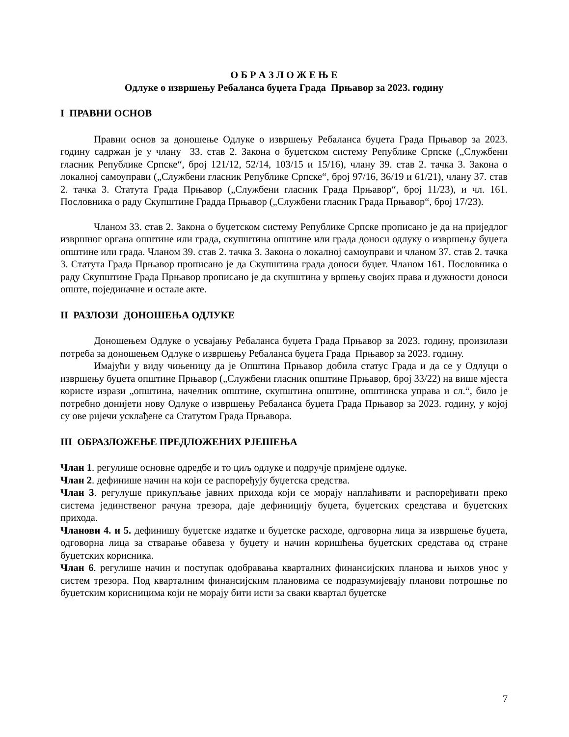О Б Р А З Л О Ж Е Њ Е
Одлуке о извршењу Ребаланса буџета Града Прњавор за 2023. годину
I ПРАВНИ ОСНОВ
Правни основ за доношење Одлуке о извршењу Ребаланса буџета Града Прњавор за 2023. годину садржан је у члану 33. став 2. Закона о буџетском систему Републике Српске („Службени гласник Републике Српске“, број 121/12, 52/14, 103/15 и 15/16), члану 39. став 2. тачка 3. Закона о локалној самоуправи („Службени гласник Републике Српске“, број 97/16, 36/19 и 61/21), члану 37. став 2. тачка 3. Статута Града Прњавор („Службени гласник Града Прњавор“, број 11/23), и чл. 161. Пословника о раду Скупштине Градда Прњавор („Службени гласник Града Прњавор“, број 17/23).
Чланом 33. став 2. Закона о буџетском систему Републике Српске прописано је да на приједлог извршног органа општине или града, скупштина општине или града доноси одлуку о извршењу буџета општине или града. Чланом 39. став 2. тачка 3. Закона о локалној самоуправи и чланом 37. став 2. тачка 3. Статута Града Прњавор прописано је да Скупштина града доноси буџет. Чланом 161. Пословника о раду Скупштине Града Прњавор прописано је да скупштина у вршењу својих права и дужности доноси опште, појединачне и остале акте.
II РАЗЛОЗИ ДОНОШЕЊА ОДЛУКЕ
Доношењем Одлуке о усвајању Ребаланса буџета Града Прњавор за 2023. годину, произилази потреба за доношењем Одлуке о извршењу Ребаланса буџета Града Прњавор за 2023. годину.
Имајући у виду чињеницу да је Општина Прњавор добила статус Града и да се у Одлуци о извршењу буџета општине Прњавор („Службени гласник општине Прњавор, број 33/22) на више мјеста користе изрази „општина, начелник општине, скупштина општине, општинска управа и сл.“, било је потребно донијети нову Одлуке о извршењу Ребаланса буџета Града Прњавор за 2023. годину, у којој су ове ријечи усклађене са Статутом Града Прњавора.
III ОБРАЗЛОЖЕЊЕ ПРЕДЛОЖЕНИХ РЈЕШЕЊА
Члан 1. регулише основне одредбе и то циљ одлуке и подручје примјене одлуке.
Члан 2. дефинише начин на који се распоређују буџетска средства.
Члан 3. регулуше прикупљање јавних прихода који се морају наплаћивати и распоређивати преко система јединственог рачуна трезора, даје дефиницију буџета, буџетских средстава и буџетских прихода.
Чланови 4. и 5. дефинишу буџетске издатке и буџетске расходе, одговорна лица за извршење буџета, одговорна лица за стварање обавеза у буџету и начин коришћења буџетских средстава од стране буџетских корисника.
Члан 6. регулише начин и поступак одобравања кварталних финансијских планова и њихов унос у систем трезора. Под кварталним финансијским плановима се подразумијевају планови потрошње по буџетским корисницима који не морају бити исти за сваки квартал буџетске
7